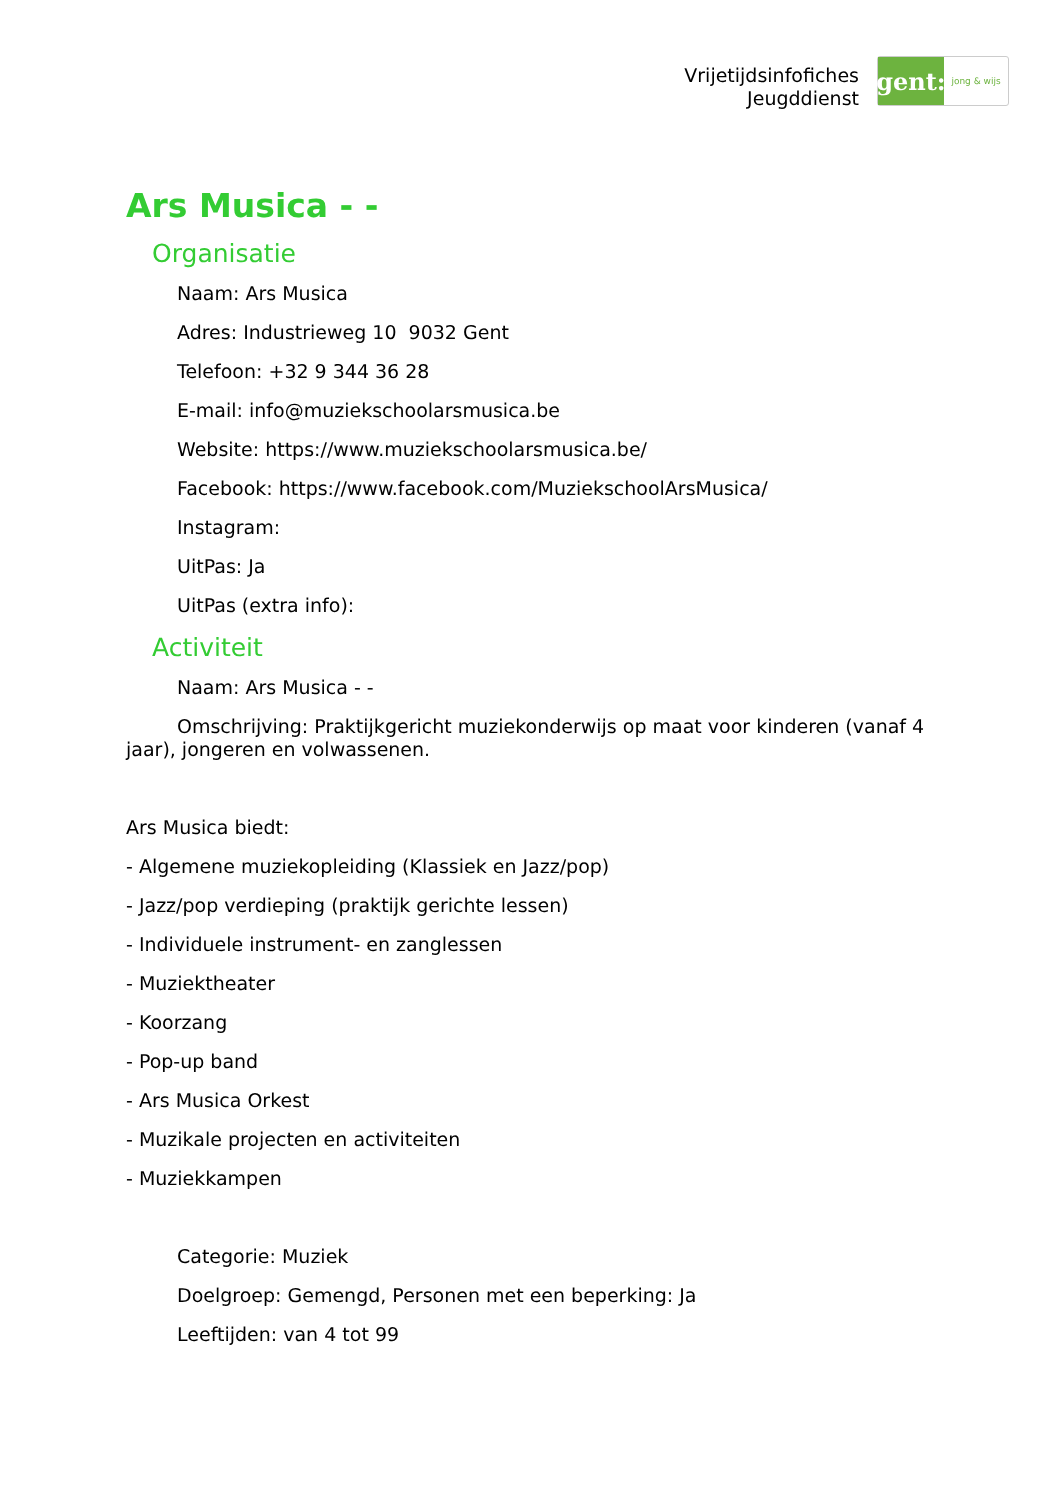Vrijetijdsinfofiches
Jeugddienst
gent:
jong & wijs
Ars Musica - -
Organisatie
Naam: Ars Musica
Adres: Industrieweg 10 9032 Gent
Telefoon: +32 9 344 36 28
E-mail: info@muziekschoolarsmusica.be
Website: https://www.muziekschoolarsmusica.be/
Facebook: https://www.facebook.com/MuziekschoolArsMusica/
Instagram:
UitPas: Ja
UitPas (extra info):
Activiteit
Naam: Ars Musica - -
Omschrijving: Praktijkgericht muziekonderwijs op maat voor kinderen (vanaf 4 jaar), jongeren en volwassenen.
Ars Musica biedt:
- Algemene muziekopleiding (Klassiek en Jazz/pop)
- Jazz/pop verdieping (praktijk gerichte lessen)
- Individuele instrument- en zanglessen
- Muziektheater
- Koorzang
- Pop-up band
- Ars Musica Orkest
- Muzikale projecten en activiteiten
- Muziekkampen
Categorie: Muziek
Doelgroep: Gemengd, Personen met een beperking: Ja
Leeftijden: van 4 tot 99